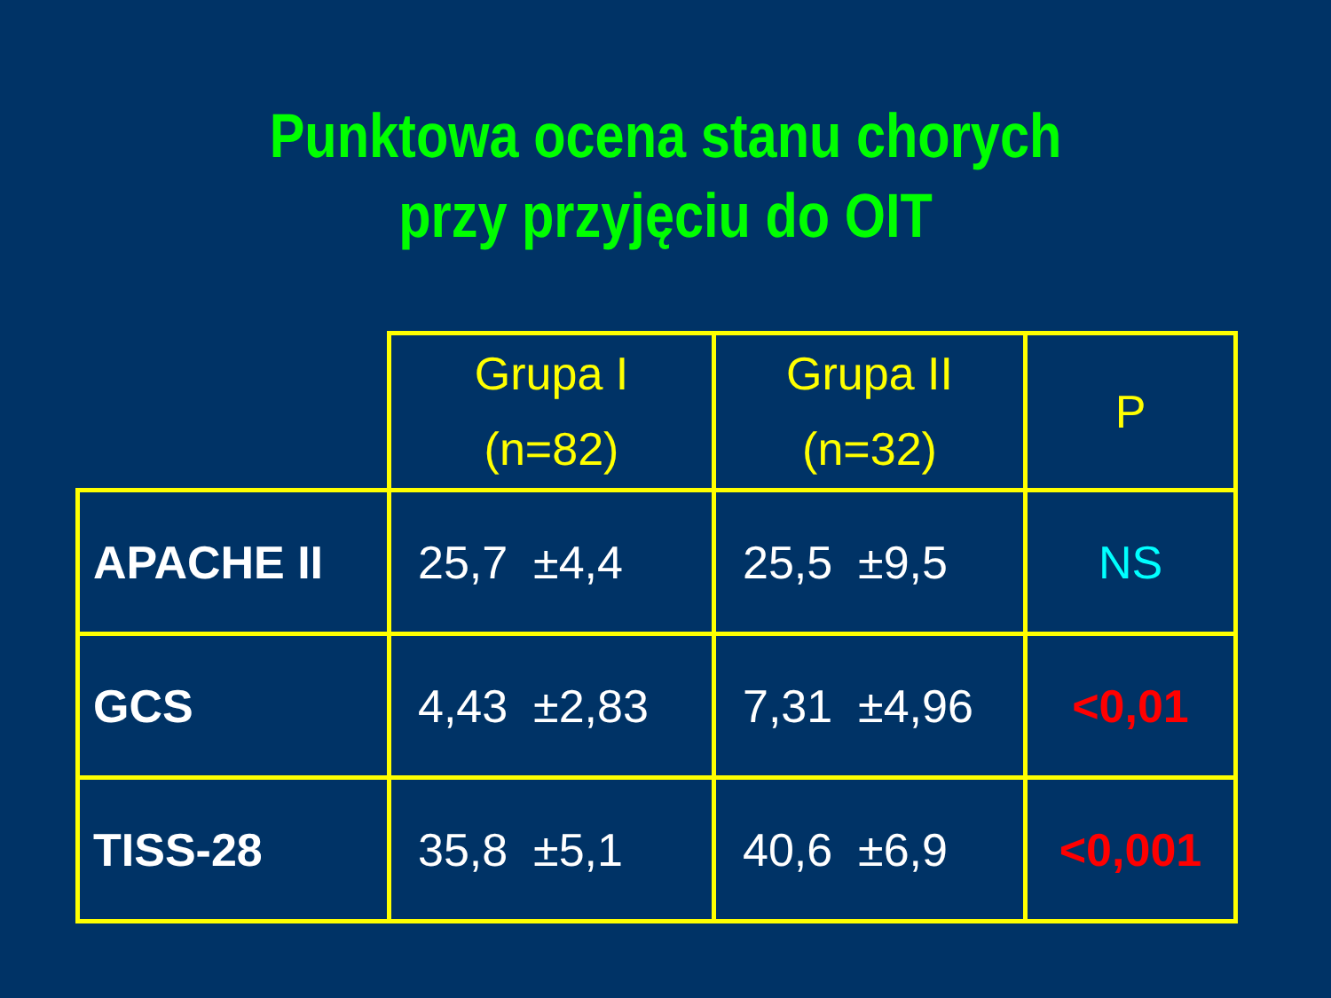Punktowa ocena stanu chorych
przy przyjęciu do OIT
| | Grupa I (n=82) | Grupa II (n=32) | P |
| --- | --- | --- | --- |
| APACHE II | 25,7 ±4,4 | 25,5 ±9,5 | NS |
| GCS | 4,43 ±2,83 | 7,31 ±4,96 | <0,01 |
| TISS-28 | 35,8 ±5,1 | 40,6 ±6,9 | <0,001 |